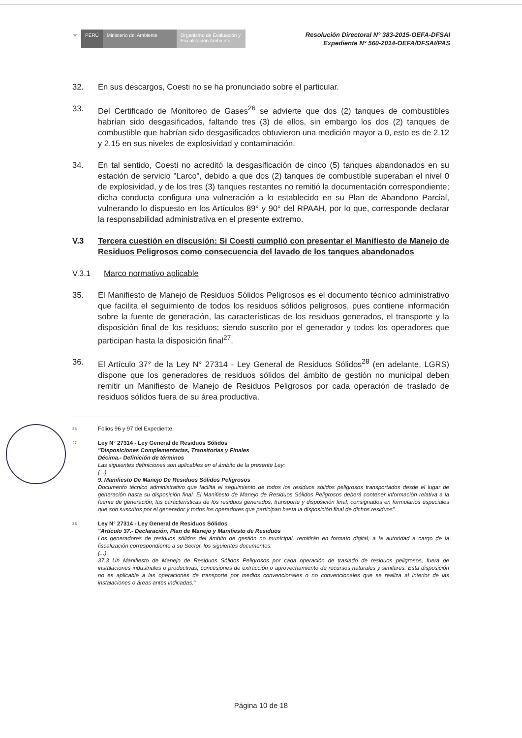⚜ PERÚ Ministerio del Ambiente
Organismo de Evaluación y Fiscalización Ambiental
Resolución Directoral N° 383-2015-OEFA-DFSAI
Expediente N° 560-2014-OEFA/DFSAI/PAS
32. En sus descargos, Coesti no se ha pronunciado sobre el particular.
33. Del Certificado de Monitoreo de Gases<sup>26</sup> se advierte que dos (2) tanques de combustibles habrían sido desgasificados, faltando tres (3) de ellos, sin embargo los dos (2) tanques de combustible que habrían sido desgasificados obtuvieron una medición mayor a 0, esto es de 2.12 y 2.15 en sus niveles de explosividad y contaminación.
34. En tal sentido, Coesti no acreditó la desgasificación de cinco (5) tanques abandonados en su estación de servicio "Larco", debido a que dos (2) tanques de combustible superaban el nivel 0 de explosividad, y de los tres (3) tanques restantes no remitió la documentación correspondiente; dicha conducta configura una vulneración a lo establecido en su Plan de Abandono Parcial, vulnerando lo dispuesto en los Artículos 89° y 90° del RPAAH, por lo que, corresponde declarar la responsabilidad administrativa en el presente extremo.
V.3 Tercera cuestión en discusión: Si Coesti cumplió con presentar el Manifiesto de Manejo de Residuos Peligrosos como consecuencia del lavado de los tanques abandonados
V.3.1 Marco normativo aplicable
35. El Manifiesto de Manejo de Residuos Sólidos Peligrosos es el documento técnico administrativo que facilita el seguimiento de todos los residuos sólidos peligrosos, pues contiene información sobre la fuente de generación, las características de los residuos generados, el transporte y la disposición final de los residuos; siendo suscrito por el generador y todos los operadores que participan hasta la disposición final<sup>27</sup>.
36. El Artículo 37° de la Ley N° 27314 - Ley General de Residuos Sólidos<sup>28</sup> (en adelante, LGRS) dispone que los generadores de residuos sólidos del ámbito de gestión no municipal deben remitir un Manifiesto de Manejo de Residuos Peligrosos por cada operación de traslado de residuos sólidos fuera de su área productiva.
26
Folios 96 y 97 del Expediente.
27
Ley N° 27314 - Ley General de Residuos Sólidos
"Disposiciones Complementarias, Transitorias y Finales
Décima.- Definición de términos
Las siguientes definiciones son aplicables en el ámbito de la presente Ley:
(...)
9. Manifiesto De Manejo De Residuos Sólidos Peligrosos
Documento técnico administrativo que facilita el seguimiento de todos los residuos sólidos peligrosos transportados desde el lugar de generación hasta su disposición final. El Manifiesto de Manejo de Residuos Sólidos Peligrosos deberá contener información relativa a la fuente de generación, las características de los residuos generados, transporte y disposición final, consignados en formularios especiales que son suscritos por el generador y todos los operadores que participan hasta la disposición final de dichos residuos".
28
Ley N° 27314 - Ley General de Residuos Sólidos
"Artículo 37.- Declaración, Plan de Manejo y Manifiesto de Residuos
Los generadores de residuos sólidos del ámbito de gestión no municipal, remitirán en formato digital, a la autoridad a cargo de la fiscalización correspondiente a su Sector, los siguientes documentos:
(...)
37.3 Un Manifiesto de Manejo de Residuos Sólidos Peligrosos por cada operación de traslado de residuos peligrosos, fuera de instalaciones industriales o productivas, concesiones de extracción o aprovechamiento de recursos naturales y similares. Esta disposición no es aplicable a las operaciones de transporte por medios convencionales o no convencionales que se realiza al interior de las instalaciones o áreas antes indicadas."
Página 10 de 18